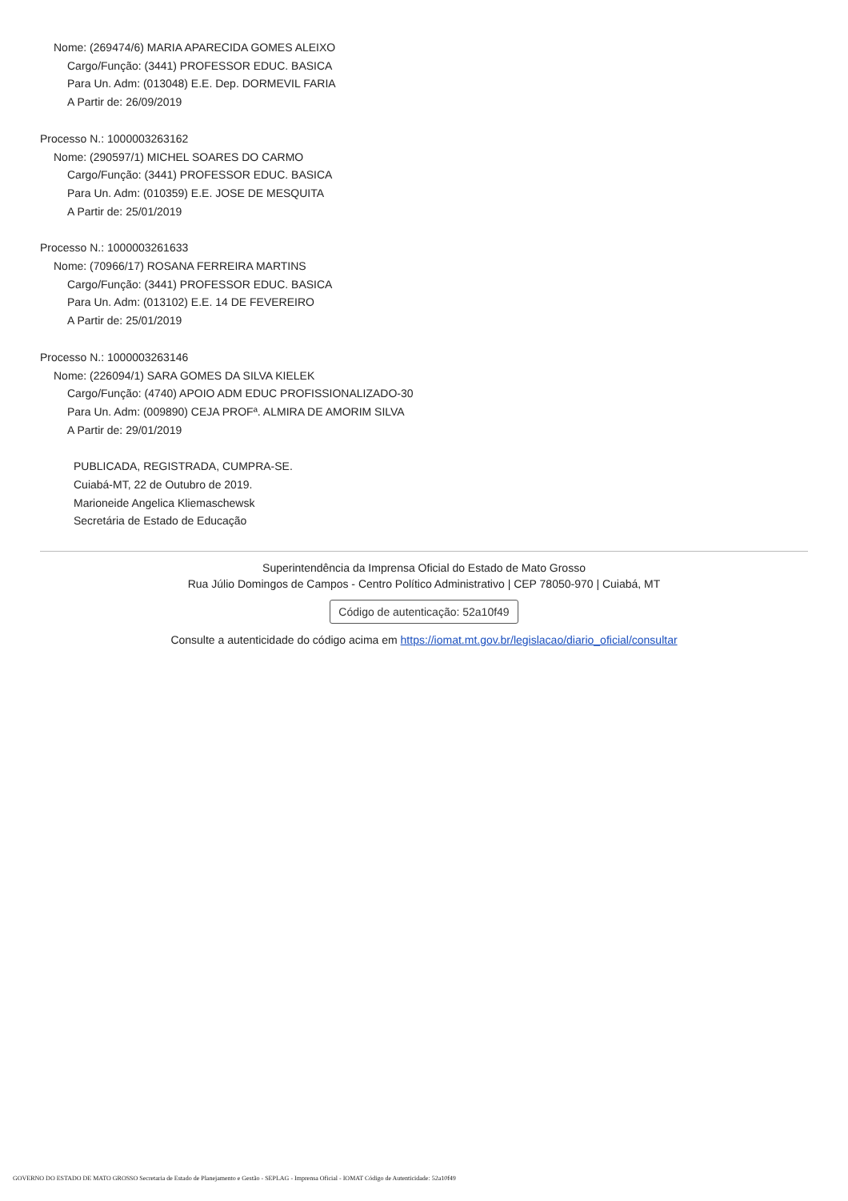Nome: (269474/6) MARIA APARECIDA GOMES ALEIXO
Cargo/Função: (3441) PROFESSOR EDUC. BASICA
Para Un. Adm: (013048) E.E. Dep. DORMEVIL FARIA
A Partir de: 26/09/2019
Processo N.: 1000003263162
Nome: (290597/1) MICHEL SOARES DO CARMO
Cargo/Função: (3441) PROFESSOR EDUC. BASICA
Para Un. Adm: (010359) E.E. JOSE DE MESQUITA
A Partir de: 25/01/2019
Processo N.: 1000003261633
Nome: (70966/17) ROSANA FERREIRA MARTINS
Cargo/Função: (3441) PROFESSOR EDUC. BASICA
Para Un. Adm: (013102) E.E. 14 DE FEVEREIRO
A Partir de: 25/01/2019
Processo N.: 1000003263146
Nome: (226094/1) SARA GOMES DA SILVA KIELEK
Cargo/Função: (4740) APOIO ADM EDUC PROFISSIONALIZADO-30
Para Un. Adm: (009890) CEJA PROFª. ALMIRA DE AMORIM SILVA
A Partir de: 29/01/2019
PUBLICADA, REGISTRADA, CUMPRA-SE.
Cuiabá-MT, 22 de Outubro de 2019.
Marioneide Angelica Kliemaschewsk
Secretária de Estado de Educação
Superintendência da Imprensa Oficial do Estado de Mato Grosso
Rua Júlio Domingos de Campos - Centro Político Administrativo | CEP 78050-970 | Cuiabá, MT
Código de autenticação: 52a10f49
Consulte a autenticidade do código acima em https://iomat.mt.gov.br/legislacao/diario_oficial/consultar
GOVERNO DO ESTADO DE MATO GROSSO Secretaria de Estado de Planejamento e Gestão - SEPLAG - Imprensa Oficial - IOMAT Código de Autenticidade: 52a10f49